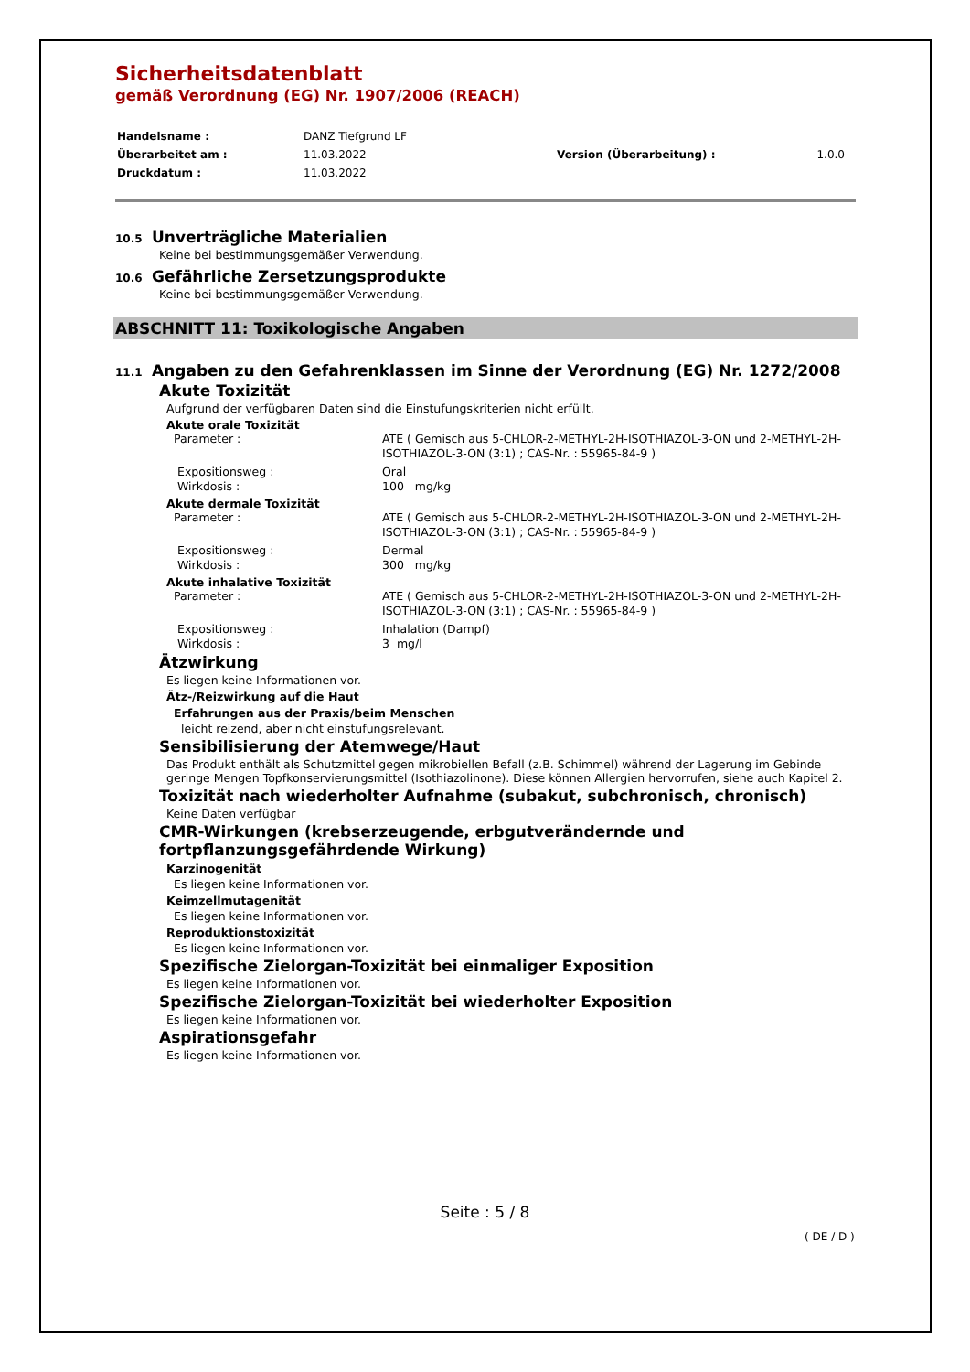Sicherheitsdatenblatt
gemäß Verordnung (EG) Nr. 1907/2006 (REACH)
| Handelsname : | DANZ Tiefgrund LF | | |
| Überarbeitet am : | 11.03.2022 | Version (Überarbeitung) : | 1.0.0 |
| Druckdatum : | 11.03.2022 | | |
10.5 Unverträgliche Materialien
Keine bei bestimmungsgemäßer Verwendung.
10.6 Gefährliche Zersetzungsprodukte
Keine bei bestimmungsgemäßer Verwendung.
ABSCHNITT 11: Toxikologische Angaben
11.1 Angaben zu den Gefahrenklassen im Sinne der Verordnung (EG) Nr. 1272/2008
Akute Toxizität
Aufgrund der verfügbaren Daten sind die Einstufungskriterien nicht erfüllt.
Akute orale Toxizität
| Parameter : | ATE ( Gemisch aus 5-CHLOR-2-METHYL-2H-ISOTHIAZOL-3-ON und 2-METHYL-2H-ISOTHIAZOL-3-ON (3:1) ; CAS-Nr. : 55965-84-9 ) |
| Expositionsweg : | Oral |
| Wirkdosis : | 100 mg/kg |
Akute dermale Toxizität
| Parameter : | ATE ( Gemisch aus 5-CHLOR-2-METHYL-2H-ISOTHIAZOL-3-ON und 2-METHYL-2H-ISOTHIAZOL-3-ON (3:1) ; CAS-Nr. : 55965-84-9 ) |
| Expositionsweg : | Dermal |
| Wirkdosis : | 300 mg/kg |
Akute inhalative Toxizität
| Parameter : | ATE ( Gemisch aus 5-CHLOR-2-METHYL-2H-ISOTHIAZOL-3-ON und 2-METHYL-2H-ISOTHIAZOL-3-ON (3:1) ; CAS-Nr. : 55965-84-9 ) |
| Expositionsweg : | Inhalation (Dampf) |
| Wirkdosis : | 3 mg/l |
Ätzwirkung
Es liegen keine Informationen vor.
Ätz-/Reizwirkung auf die Haut
Erfahrungen aus der Praxis/beim Menschen
leicht reizend, aber nicht einstufungsrelevant.
Sensibilisierung der Atemwege/Haut
Das Produkt enthält als Schutzmittel gegen mikrobiellen Befall (z.B. Schimmel) während der Lagerung im Gebinde geringe Mengen Topfkonservierungsmittel (Isothiazolinone). Diese können Allergien hervorrufen, siehe auch Kapitel 2.
Toxizität nach wiederholter Aufnahme (subakut, subchronisch, chronisch)
Keine Daten verfügbar
CMR-Wirkungen (krebserzeugende, erbgutverändernde und
fortpflanzungsgefährdende Wirkung)
Karzinogenität
Es liegen keine Informationen vor.
Keimzellmutagenität
Es liegen keine Informationen vor.
Reproduktionstoxizität
Es liegen keine Informationen vor.
Spezifische Zielorgan-Toxizität bei einmaliger Exposition
Es liegen keine Informationen vor.
Spezifische Zielorgan-Toxizität bei wiederholter Exposition
Es liegen keine Informationen vor.
Aspirationsgefahr
Es liegen keine Informationen vor.
Seite : 5 / 8
( DE / D )